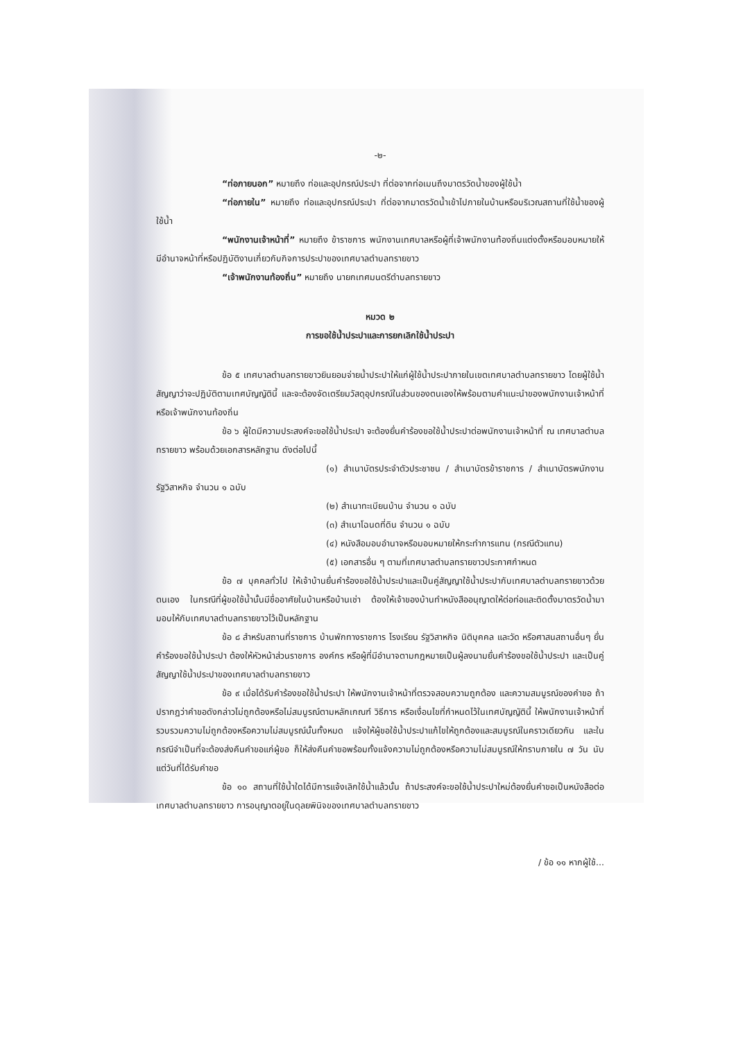-๒-
“ท่อภายนอก” หมายถึง ท่อและอุปกรณ์ประปา ที่ต่อจากท่อเมนถึงมาตรวัดน้ำของผู้ใช้น้ำ
“ท่อภายใน” หมายถึง ท่อและอุปกรณ์ประปา ที่ต่อจากมาตรวัดน้ำเข้าไปภายในบ้านหรือบริเวณสถานที่ใช้น้ำของผู้ใช้น้ำ
“พนักงานเจ้าหน้าที่” หมายถึง ข้าราชการ พนักงานเทศบาลหรือผู้ที่เจ้าพนักงานท้องถิ่นแต่งตั้งหรือมอบหมายให้มีอำนาจหน้าที่หรือปฏิบัติงานเกี่ยวกับกิจการประปาของเทศบาลตำบลทรายขาว
“เจ้าพนักงานท้องถิ่น” หมายถึง นายกเทศมนตรีตำบลทรายขาว
หมวด ๒
การขอใช้น้ำประปาและการยกเลิกใช้น้ำประปา
ข้อ ๕ เทศบาลตำบลทรายขาวยินยอมจ่ายน้ำประปาให้แก่ผู้ใช้น้ำประปาภายในเขตเทศบาลตำบลทรายขาว โดยผู้ใช้น้ำสัญญาว่าจะปฏิบัติตามเทศบัญญัตินี้ และจะต้องจัดเตรียมวัสดุอุปกรณ์ในส่วนของตนเองให้พร้อมตามคำแนะนำของพนักงานเจ้าหน้าที่หรือเจ้าพนักงานท้องถิ่น
ข้อ ๖ ผู้ใดมีความประสงค์จะขอใช้น้ำประปา จะต้องยื่นคำร้องขอใช้น้ำประปาต่อพนักงานเจ้าหน้าที่ ณ เทศบาลตำบลทรายขาว พร้อมด้วยเอกสารหลักฐาน ดังต่อไปนี้
(๑) สำเนาบัตรประจำตัวประชาชน / สำเนาบัตรข้าราชการ / สำเนาบัตรพนักงานรัฐวิสาหกิจ จำนวน ๑ ฉบับ
(๒) สำเนาทะเบียนบ้าน จำนวน ๑ ฉบับ
(๓) สำเนาโฉนดที่ดิน จำนวน ๑ ฉบับ
(๔) หนังสือมอบอำนาจหรือมอบหมายให้กระทำการแทน (กรณีตัวแทน)
(๕) เอกสารอื่น ๆ ตามที่เทศบาลตำบลทรายขาวประกาศกำหนด
ข้อ ๗ บุคคลทั่วไป ให้เจ้าบ้านยื่นคำร้องขอใช้น้ำประปาและเป็นคู่สัญญาใช้น้ำประปากับเทศบาลตำบลทรายขาวด้วยตนเอง ในกรณีที่ผู้ขอใช้น้ำนั้นมีชื่ออาศัยในบ้านหรือบ้านเช่า ต้องให้เจ้าของบ้านทำหนังสืออนุญาตให้ต่อท่อและติดตั้งมาตรวัดน้ำมามอบให้กับเทศบาลตำบลทรายขาวไว้เป็นหลักฐาน
ข้อ ๘ สำหรับสถานที่ราชการ บ้านพักทางราชการ โรงเรียน รัฐวิสาหกิจ นิติบุคคล และวัด หรือศาสนสถานอื่นๆ ยื่นคำร้องขอใช้น้ำประปา ต้องให้หัวหน้าส่วนราชการ องค์กร หรือผู้ที่มีอำนาจตามกฎหมายเป็นผู้ลงนามยื่นคำร้องขอใช้น้ำประปา และเป็นคู่สัญญาใช้น้ำประปาของเทศบาลตำบลทรายขาว
ข้อ ๙ เมื่อได้รับคำร้องขอใช้น้ำประปา ให้พนักงานเจ้าหน้าที่ตรวจสอบความถูกต้อง และความสมบูรณ์ของคำขอ ถ้าปรากฏว่าคำขอดังกล่าวไม่ถูกต้องหรือไม่สมบูรณ์ตามหลักเกณฑ์ วิธีการ หรือเงื่อนไขที่กำหนดไว้ในเทศบัญญัตินี้ ให้พนักงานเจ้าหน้าที่รวบรวมความไม่ถูกต้องหรือความไม่สมบูรณ์นั้นทั้งหมด แจ้งให้ผู้ขอใช้น้ำประปาแก้ไขให้ถูกต้องและสมบูรณ์ในคราวเดียวกัน และในกรณีจำเป็นที่จะต้องส่งคืนคำขอแก่ผู้ขอ ก็ให้ส่งคืนคำขอพร้อมทั้งแจ้งความไม่ถูกต้องหรือความไม่สมบูรณ์ให้ทราบภายใน ๗ วัน นับแต่วันที่ได้รับคำขอ
ข้อ ๑๐ สถานที่ใช้น้ำใดได้มีการแจ้งเลิกใช้น้ำแล้วนั้น ถ้าประสงค์จะขอใช้น้ำประปาใหม่ต้องยื่นคำขอเป็นหนังสือต่อเทศบาลตำบลทรายขาว การอนุญาตอยู่ในดุลยพินิจของเทศบาลตำบลทรายขาว
/ ข้อ ๑๑ หากผู้ใช้...